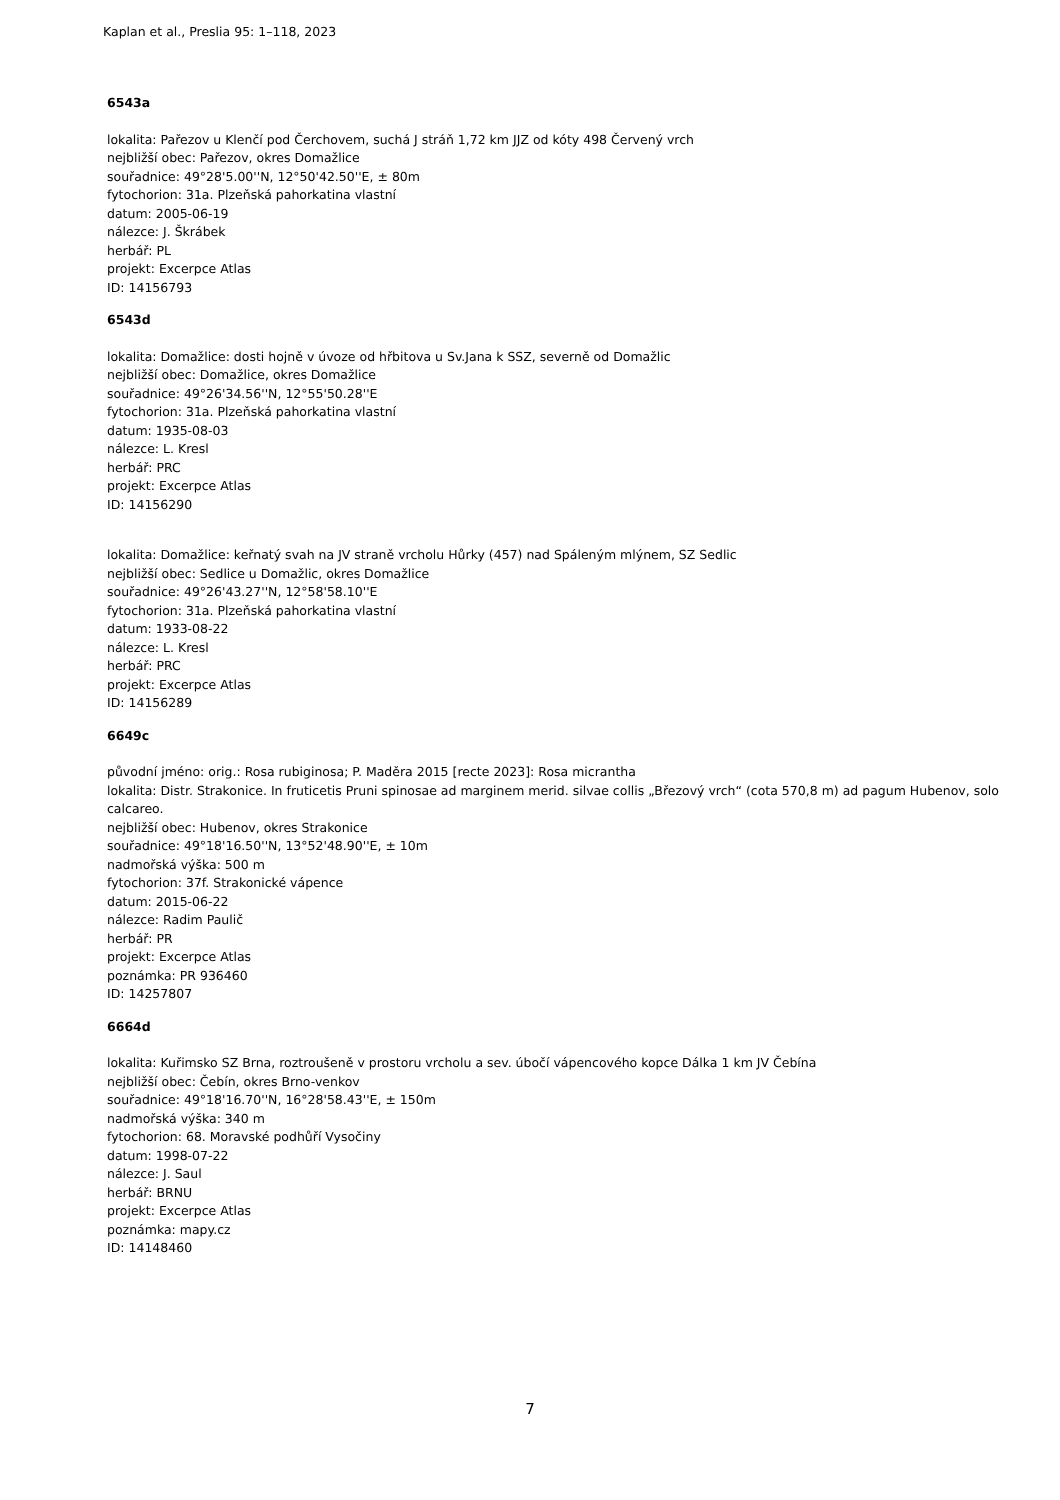Kaplan et al., Preslia 95: 1–118, 2023
6543a
lokalita: Pařezov u Klenčí pod Čerchovem, suchá J stráň 1,72 km JJZ od kóty 498 Červený vrch
nejbližší obec: Pařezov, okres Domažlice
souřadnice: 49°28'5.00''N, 12°50'42.50''E, ± 80m
fytochorion: 31a. Plzeňská pahorkatina vlastní
datum: 2005-06-19
nálezce: J. Škrábek
herbář: PL
projekt: Excerpce Atlas
ID: 14156793
6543d
lokalita: Domažlice: dosti hojně v úvoze od hřbitova u Sv.Jana k SSZ, severně od Domažlic
nejbližší obec: Domažlice, okres Domažlice
souřadnice: 49°26'34.56''N, 12°55'50.28''E
fytochorion: 31a. Plzeňská pahorkatina vlastní
datum: 1935-08-03
nálezce: L. Kresl
herbář: PRC
projekt: Excerpce Atlas
ID: 14156290
lokalita: Domažlice: keřnatý svah na JV straně vrcholu Hůrky (457) nad Spáleným mlýnem, SZ Sedlic
nejbližší obec: Sedlice u Domažlic, okres Domažlice
souřadnice: 49°26'43.27''N, 12°58'58.10''E
fytochorion: 31a. Plzeňská pahorkatina vlastní
datum: 1933-08-22
nálezce: L. Kresl
herbář: PRC
projekt: Excerpce Atlas
ID: 14156289
6649c
původní jméno: orig.: Rosa rubiginosa; P. Maděra 2015 [recte 2023]: Rosa micrantha
lokalita: Distr. Strakonice. In fruticetis Pruni spinosae ad marginem merid. silvae collis „Březový vrch“ (cota 570,8 m) ad pagum Hubenov, solo calcareo.
nejbližší obec: Hubenov, okres Strakonice
souřadnice: 49°18'16.50''N, 13°52'48.90''E, ± 10m
nadmořská výška: 500 m
fytochorion: 37f. Strakonické vápence
datum: 2015-06-22
nálezce: Radim Paulič
herbář: PR
projekt: Excerpce Atlas
poznámka: PR 936460
ID: 14257807
6664d
lokalita: Kuřimsko SZ Brna, roztroušeně v prostoru vrcholu a sev. úbočí vápencového kopce Dálka 1 km JV Čebína
nejbližší obec: Čebín, okres Brno-venkov
souřadnice: 49°18'16.70''N, 16°28'58.43''E, ± 150m
nadmořská výška: 340 m
fytochorion: 68. Moravské podhůří Vysočiny
datum: 1998-07-22
nálezce: J. Saul
herbář: BRNU
projekt: Excerpce Atlas
poznámka: mapy.cz
ID: 14148460
7